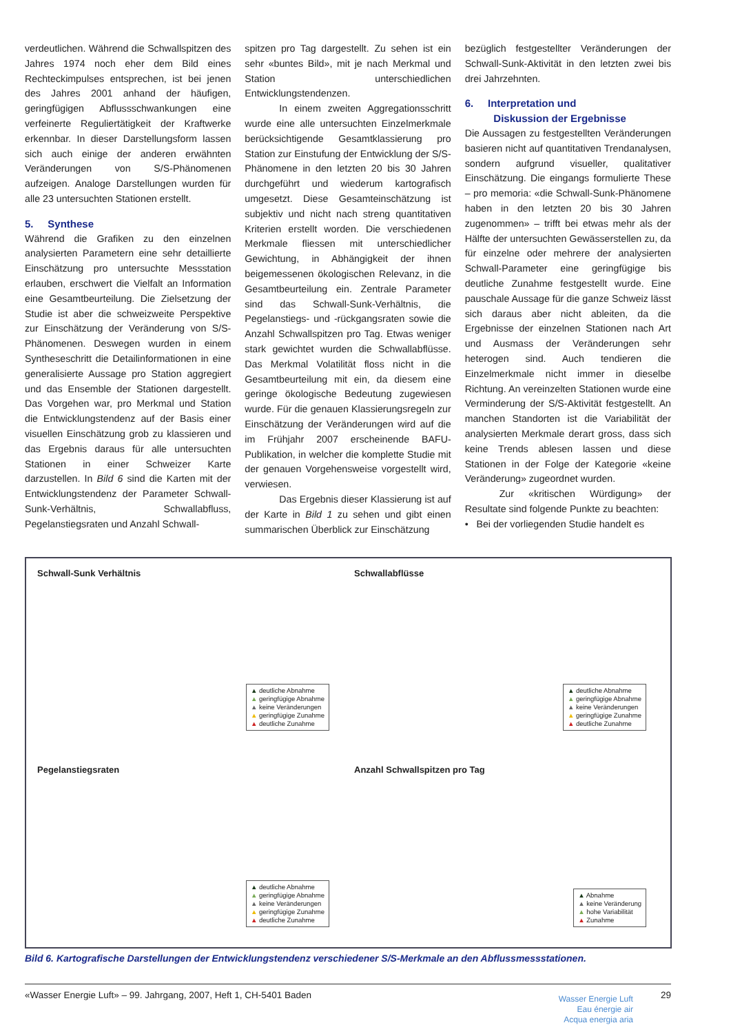verdeutlichen. Während die Schwallspitzen des Jahres 1974 noch eher dem Bild eines Rechteckimpulses entsprechen, ist bei jenen des Jahres 2001 anhand der häufigen, geringfügigen Abflussschwankungen eine verfeinerte Reguliertätigkeit der Kraftwerke erkennbar. In dieser Darstellungsform lassen sich auch einige der anderen erwähnten Veränderungen von S/S-Phänomenen aufzeigen. Analoge Darstellungen wurden für alle 23 untersuchten Stationen erstellt.
5. Synthese
Während die Grafiken zu den einzelnen analysierten Parametern eine sehr detaillierte Einschätzung pro untersuchte Messstation erlauben, erschwert die Vielfalt an Information eine Gesamtbeurteilung. Die Zielsetzung der Studie ist aber die schweizweite Perspektive zur Einschätzung der Veränderung von S/S-Phänomenen. Deswegen wurden in einem Syntheseschritt die Detailinformationen in eine generalisierte Aussage pro Station aggregiert und das Ensemble der Stationen dargestellt. Das Vorgehen war, pro Merkmal und Station die Entwicklungstendenz auf der Basis einer visuellen Einschätzung grob zu klassieren und das Ergebnis daraus für alle untersuchten Stationen in einer Schweizer Karte darzustellen. In Bild 6 sind die Karten mit der Entwicklungstendenz der Parameter Schwall-Sunk-Verhältnis, Schwallabfluss, Pegelanstiegsraten und Anzahl Schwall-
spitzen pro Tag dargestellt. Zu sehen ist ein sehr «buntes Bild», mit je nach Merkmal und Station unterschiedlichen Entwicklungstendenzen.
In einem zweiten Aggregationsschritt wurde eine alle untersuchten Einzelmerkmale berücksichtigende Gesamtklassierung pro Station zur Einstufung der Entwicklung der S/S-Phänomene in den letzten 20 bis 30 Jahren durchgeführt und wiederum kartografisch umgesetzt. Diese Gesamteinschätzung ist subjektiv und nicht nach streng quantitativen Kriterien erstellt worden. Die verschiedenen Merkmale fliessen mit unterschiedlicher Gewichtung, in Abhängigkeit der ihnen beigemessenen ökologischen Relevanz, in die Gesamtbeurteilung ein. Zentrale Parameter sind das Schwall-Sunk-Verhältnis, die Pegelanstiegs- und -rückgangsraten sowie die Anzahl Schwallspitzen pro Tag. Etwas weniger stark gewichtet wurden die Schwallabflüsse. Das Merkmal Volatilität floss nicht in die Gesamtbeurteilung mit ein, da diesem eine geringe ökologische Bedeutung zugewiesen wurde. Für die genauen Klassierungsregeln zur Einschätzung der Veränderungen wird auf die im Frühjahr 2007 erscheinende BAFU-Publikation, in welcher die komplette Studie mit der genauen Vorgehensweise vorgestellt wird, verwiesen.
Das Ergebnis dieser Klassierung ist auf der Karte in Bild 1 zu sehen und gibt einen summarischen Überblick zur Einschätzung
bezüglich festgestellter Veränderungen der Schwall-Sunk-Aktivität in den letzten zwei bis drei Jahrzehnten.
6. Interpretation und
Diskussion der Ergebnisse
Die Aussagen zu festgestellten Veränderungen basieren nicht auf quantitativen Trendanalysen, sondern aufgrund visueller, qualitativer Einschätzung. Die eingangs formulierte These – pro memoria: «die Schwall-Sunk-Phänomene haben in den letzten 20 bis 30 Jahren zugenommen» – trifft bei etwas mehr als der Hälfte der untersuchten Gewässerstellen zu, da für einzelne oder mehrere der analysierten Schwall-Parameter eine geringfügige bis deutliche Zunahme festgestellt wurde. Eine pauschale Aussage für die ganze Schweiz lässt sich daraus aber nicht ableiten, da die Ergebnisse der einzelnen Stationen nach Art und Ausmass der Veränderungen sehr heterogen sind. Auch tendieren die Einzelmerkmale nicht immer in dieselbe Richtung. An vereinzelten Stationen wurde eine Verminderung der S/S-Aktivität festgestellt. An manchen Standorten ist die Variabilität der analysierten Merkmale derart gross, dass sich keine Trends ablesen lassen und diese Stationen in der Folge der Kategorie «keine Veränderung» zugeordnet wurden.
Zur «kritischen Würdigung» der Resultate sind folgende Punkte zu beachten:
• Bei der vorliegenden Studie handelt es
Schwall-Sunk Verhältnis
▲ deutliche Abnahme
▲ geringfügige Abnahme
▲ keine Veränderungen
▲ geringfügige Zunahme
▲ deutliche Zunahme
Schwallabflüsse
▲ deutliche Abnahme
▲ geringfügige Abnahme
▲ keine Veränderungen
▲ geringfügige Zunahme
▲ deutliche Zunahme
Pegelanstiegsraten
▲ deutliche Abnahme
▲ geringfügige Abnahme
▲ keine Veränderungen
▲ geringfügige Zunahme
▲ deutliche Zunahme
Anzahl Schwallspitzen pro Tag
▲ Abnahme
▲ keine Veränderung
▲ hohe Variabilität
▲ Zunahme
Bild 6. Kartografische Darstellungen der Entwicklungstendenz verschiedener S/S-Merkmale an den Abflussmessstationen.
«Wasser Energie Luft» – 99. Jahrgang, 2007, Heft 1, CH-5401 Baden Wasser Energie Luft
Eau énergie air
Acqua energia aria 29